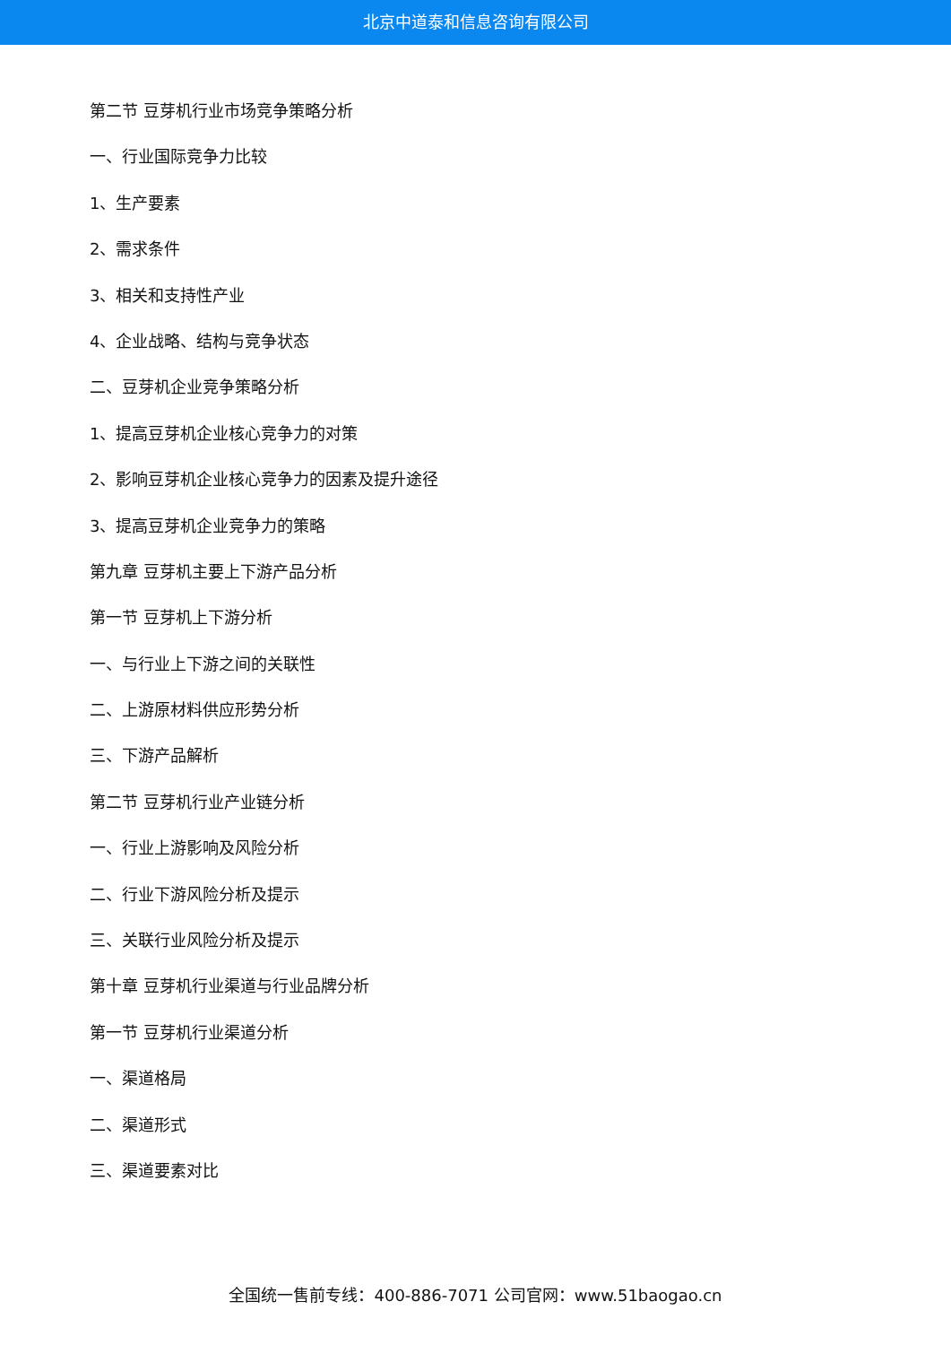北京中道泰和信息咨询有限公司
第二节 豆芽机行业市场竞争策略分析
一、行业国际竞争力比较
1、生产要素
2、需求条件
3、相关和支持性产业
4、企业战略、结构与竞争状态
二、豆芽机企业竞争策略分析
1、提高豆芽机企业核心竞争力的对策
2、影响豆芽机企业核心竞争力的因素及提升途径
3、提高豆芽机企业竞争力的策略
第九章 豆芽机主要上下游产品分析
第一节 豆芽机上下游分析
一、与行业上下游之间的关联性
二、上游原材料供应形势分析
三、下游产品解析
第二节 豆芽机行业产业链分析
一、行业上游影响及风险分析
二、行业下游风险分析及提示
三、关联行业风险分析及提示
第十章 豆芽机行业渠道与行业品牌分析
第一节 豆芽机行业渠道分析
一、渠道格局
二、渠道形式
三、渠道要素对比
全国统一售前专线：400-886-7071 公司官网：www.51baogao.cn